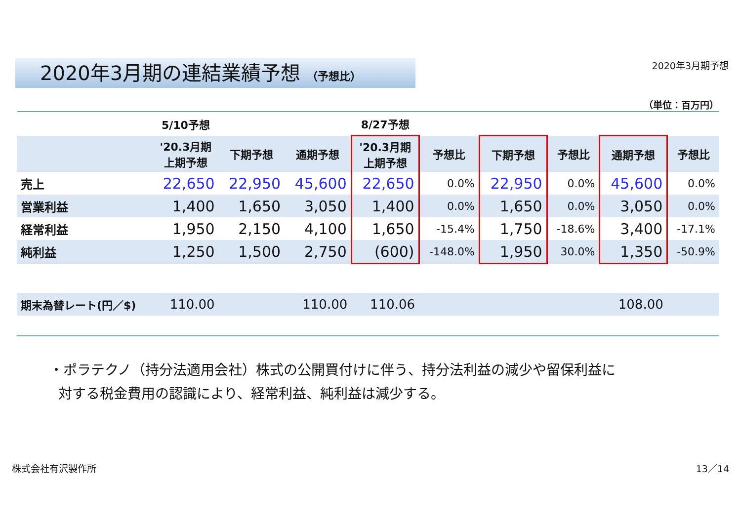2020年3月期の連結業績予想 （予想比）
2020年3月期予想
（単位：百万円）
| | 5/10予想 | | | 8/27予想 | | | | | |
| --- | --- | --- | --- | --- | --- | --- | --- | --- | --- |
| | '20.3月期 上期予想 | 下期予想 | 通期予想 | '20.3月期 上期予想 | 予想比 | 下期予想 | 予想比 | 通期予想 | 予想比 |
| 売上 | 22,650 | 22,950 | 45,600 | 22,650 | 0.0% | 22,950 | 0.0% | 45,600 | 0.0% |
| 営業利益 | 1,400 | 1,650 | 3,050 | 1,400 | 0.0% | 1,650 | 0.0% | 3,050 | 0.0% |
| 経常利益 | 1,950 | 2,150 | 4,100 | 1,650 | -15.4% | 1,750 | -18.6% | 3,400 | -17.1% |
| 純利益 | 1,250 | 1,500 | 2,750 | (600) | -148.0% | 1,950 | 30.0% | 1,350 | -50.9% |
| 期末為替レート(円／$) | 110.00 | | 110.00 | 110.06 | | | | 108.00 | |
・ポラテクノ（持分法適用会社）株式の公開買付けに伴う、持分法利益の減少や留保利益に
対する税金費用の認識により、経常利益、純利益は減少する。
株式会社有沢製作所 13／14